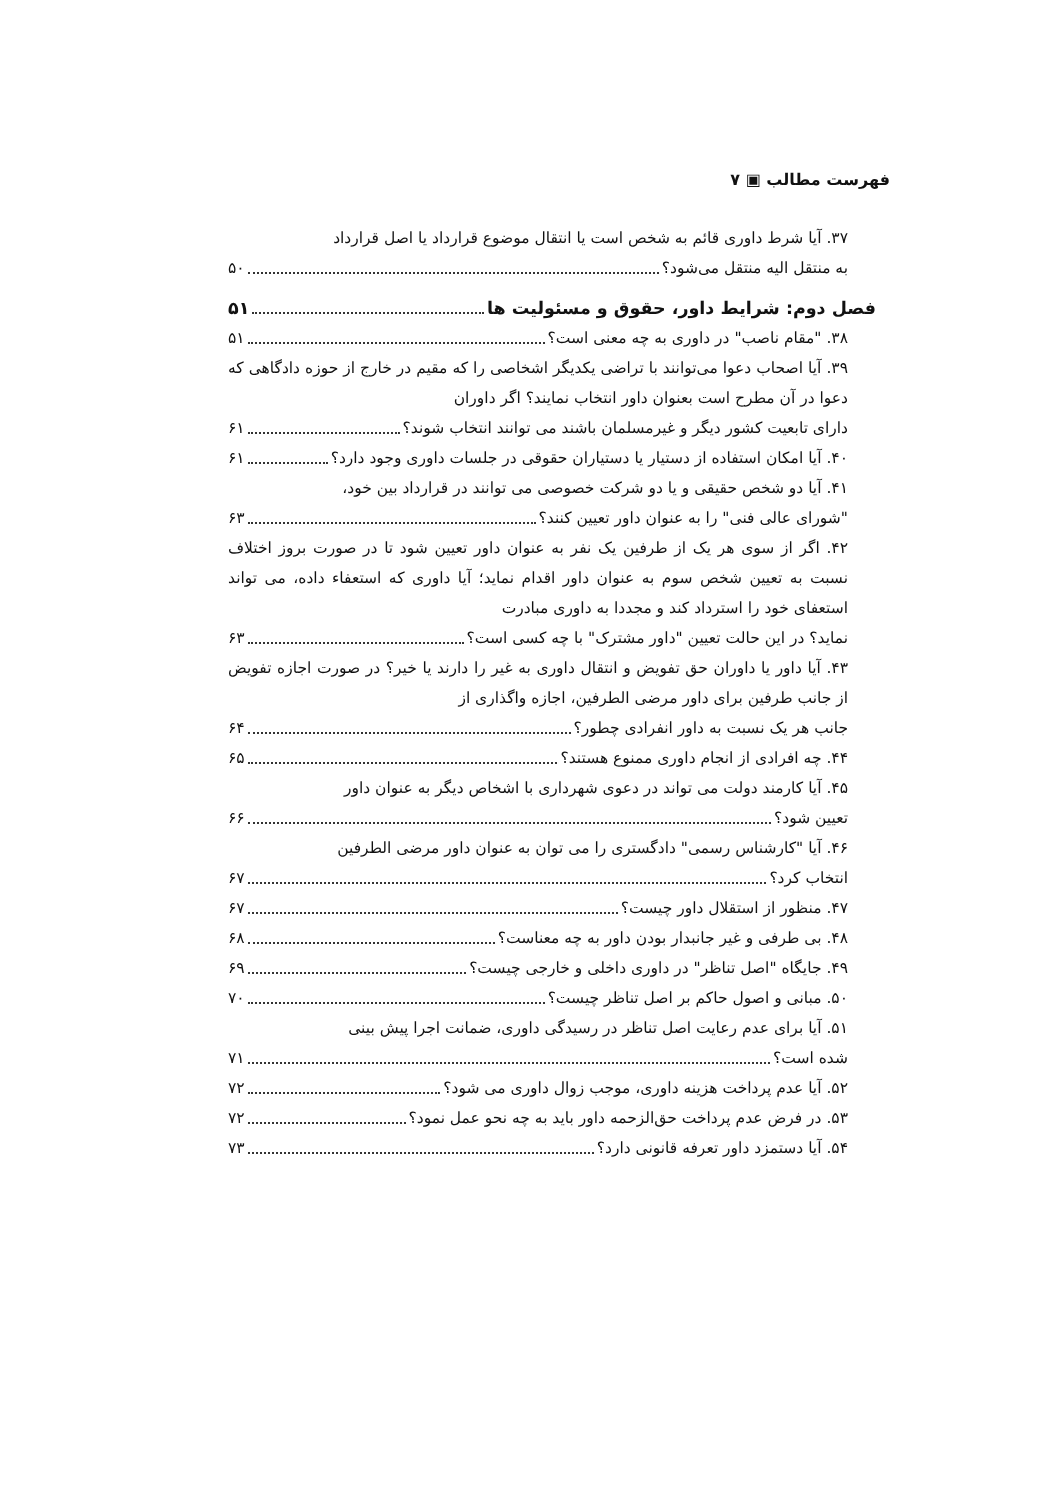فهرست مطالب ▣ ۷
۳۷. آیا شرط داوری قائم به شخص است یا انتقال موضوع قرارداد یا اصل قرارداد
به منتقل الیه منتقل می‌شود؟ ۵۰
فصل دوم: شرایط داور، حقوق و مسئولیت ها ۵۱
۳۸. "مقام ناصب" در داوری به چه معنی است؟ ۵۱
۳۹. آیا اصحاب دعوا می‌توانند با تراضی یکدیگر اشخاصی را که مقیم در خارج از حوزه دادگاهی که دعوا در آن مطرح است بعنوان داور انتخاب نمایند؟ اگر داوران
دارای تابعیت کشور دیگر و غیرمسلمان باشند می توانند انتخاب شوند؟ ۶۱
۴۰. آیا امکان استفاده از دستیار یا دستیاران حقوقی در جلسات داوری وجود دارد؟ ۶۱
۴۱. آیا دو شخص حقیقی و یا دو شرکت خصوصی می توانند در قرارداد بین خود،
"شورای عالی فنی" را به عنوان داور تعیین کنند؟ ۶۳
۴۲. اگر از سوی هر یک از طرفین یک نفر به عنوان داور تعیین شود تا در صورت بروز اختلاف نسبت به تعیین شخص سوم به عنوان داور اقدام نماید؛ آیا داوری که استعفاء داده، می تواند استعفای خود را استرداد کند و مجددا به داوری مبادرت
نماید؟ در این حالت تعیین "داور مشترک" با چه کسی است؟ ۶۳
۴۳. آیا داور یا داوران حق تفویض و انتقال داوری به غیر را دارند یا خیر؟ در صورت اجازه تفویض از جانب طرفین برای داور مرضی الطرفین، اجازه واگذاری از
جانب هر یک نسبت به داور انفرادی چطور؟ ۶۴
۴۴. چه افرادی از انجام داوری ممنوع هستند؟ ۶۵
۴۵. آیا کارمند دولت می تواند در دعوی شهرداری با اشخاص دیگر به عنوان داور
تعیین شود؟ ۶۶
۴۶. آیا "کارشناس رسمی" دادگستری را می توان به عنوان داور مرضی الطرفین
انتخاب کرد؟ ۶۷
۴۷. منظور از استقلال داور چیست؟ ۶۷
۴۸. بی طرفی و غیر جانبدار بودن داور به چه معناست؟ ۶۸
۴۹. جایگاه "اصل تناظر" در داوری داخلی و خارجی چیست؟ ۶۹
۵۰. مبانی و اصول حاکم بر اصل تناظر چیست؟ ۷۰
۵۱. آیا برای عدم رعایت اصل تناظر در رسیدگی داوری، ضمانت اجرا پیش بینی
شده است؟ ۷۱
۵۲. آیا عدم پرداخت هزینه داوری، موجب زوال داوری می شود؟ ۷۲
۵۳. در فرض عدم پرداخت حق‌الزحمه داور باید به چه نحو عمل نمود؟ ۷۲
۵۴. آیا دستمزد داور تعرفه قانونی دارد؟ ۷۳